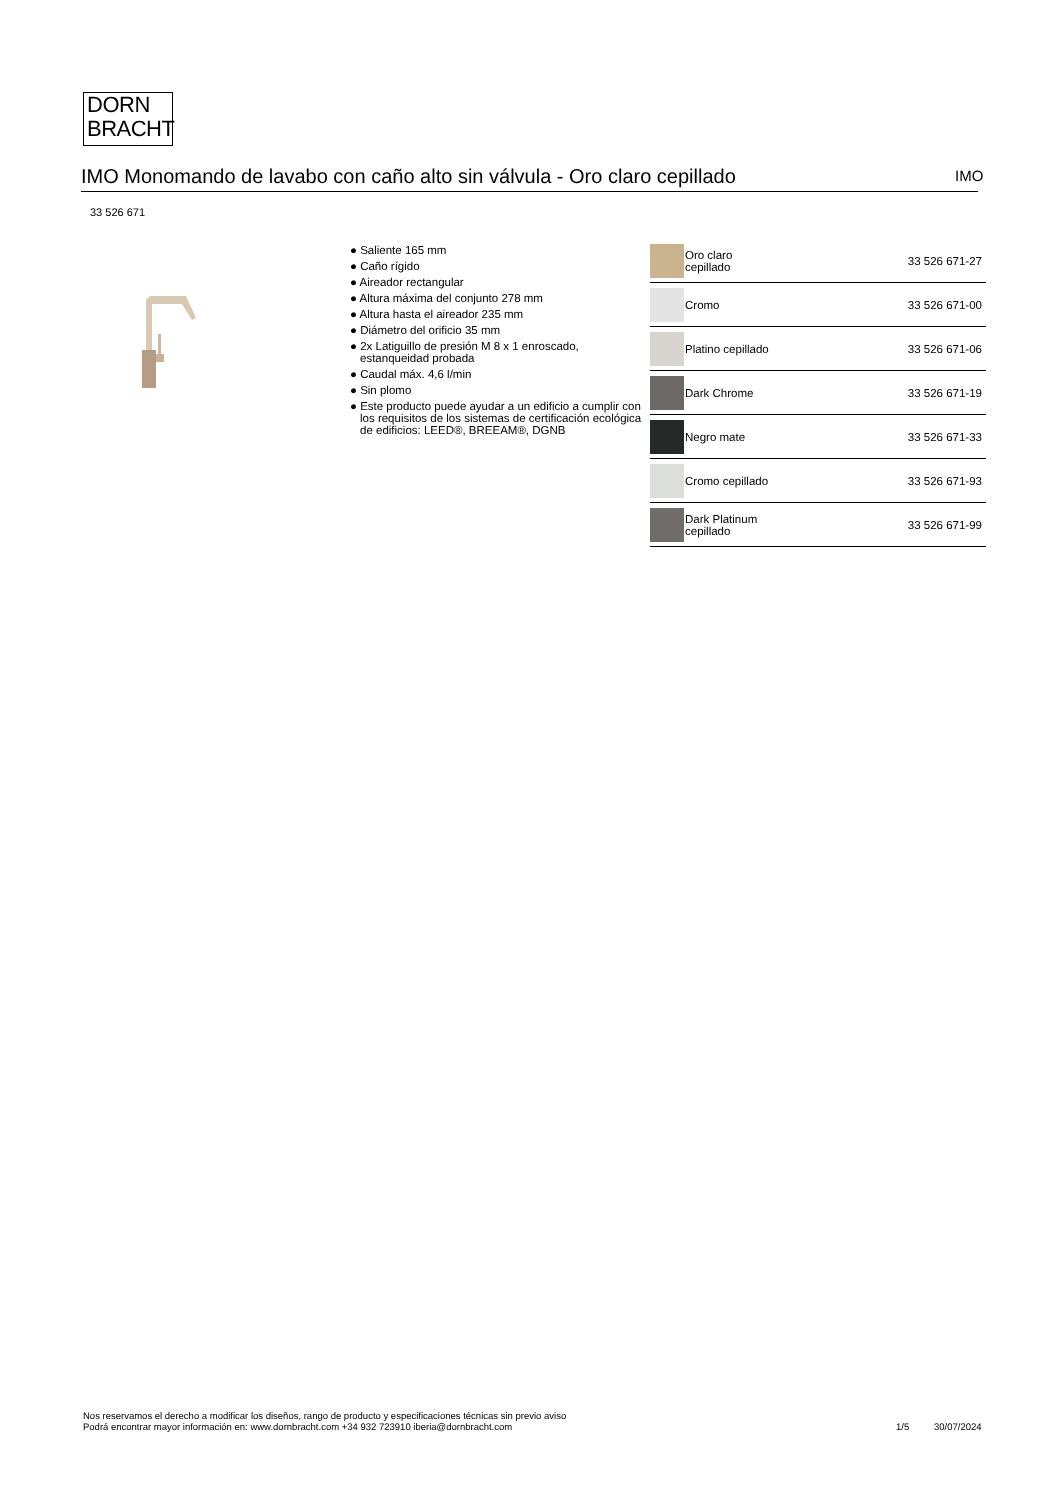DORN
BRACHT
IMO Monomando de lavabo con caño alto sin válvula - Oro claro cepillado IMO
33 526 671
● Saliente 165 mm
● Caño rígido
● Aireador rectangular
● Altura máxima del conjunto 278 mm
● Altura hasta el aireador 235 mm
● Diámetro del orificio 35 mm
● 2x Latiguillo de presión M 8 x 1 enroscado, estanqueidad probada
● Caudal máx. 4,6 l/min
● Sin plomo
● Este producto puede ayudar a un edificio a cumplir con los requisitos de los sistemas de certificación ecológica de edificios: LEED®, BREEAM®, DGNB
| | Oro claro cepillado | 33 526 671-27 |
| | Cromo | 33 526 671-00 |
| | Platino cepillado | 33 526 671-06 |
| | Dark Chrome | 33 526 671-19 |
| | Negro mate | 33 526 671-33 |
| | Cromo cepillado | 33 526 671-93 |
| | Dark Platinum cepillado | 33 526 671-99 |
Nos reservamos el derecho a modificar los diseños, rango de producto y especificaciones técnicas sin previo aviso
Podrá encontrar mayor información en: www.dornbracht.com +34 932 723910 iberia@dornbracht.com
1/5 30/07/2024